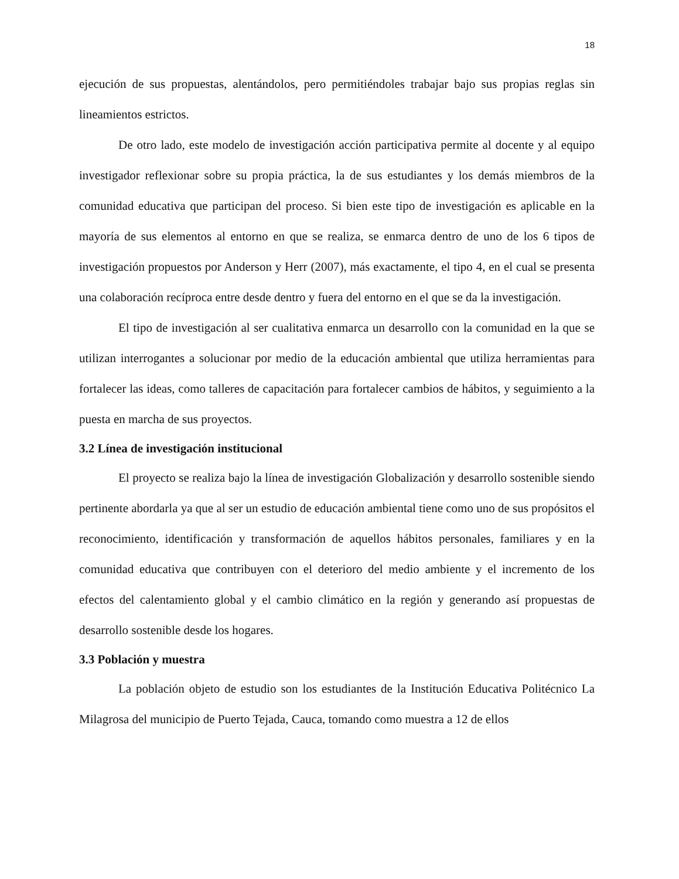18
ejecución de sus propuestas, alentándolos, pero permitiéndoles trabajar bajo sus propias reglas sin lineamientos estrictos.
De otro lado, este modelo de investigación acción participativa permite al docente y al equipo investigador reflexionar sobre su propia práctica, la de sus estudiantes y los demás miembros de la comunidad educativa que participan del proceso. Si bien este tipo de investigación es aplicable en la mayoría de sus elementos al entorno en que se realiza, se enmarca dentro de uno de los 6 tipos de investigación propuestos por Anderson y Herr (2007), más exactamente, el tipo 4, en el cual se presenta una colaboración recíproca entre desde dentro y fuera del entorno en el que se da la investigación.
El tipo de investigación al ser cualitativa enmarca un desarrollo con la comunidad en la que se utilizan interrogantes a solucionar por medio de la educación ambiental que utiliza herramientas para fortalecer las ideas, como talleres de capacitación para fortalecer cambios de hábitos, y seguimiento a la puesta en marcha de sus proyectos.
3.2 Línea de investigación institucional
El proyecto se realiza bajo la línea de investigación Globalización y desarrollo sostenible siendo pertinente abordarla ya que al ser un estudio de educación ambiental tiene como uno de sus propósitos el reconocimiento, identificación y transformación de aquellos hábitos personales, familiares y en la comunidad educativa que contribuyen con el deterioro del medio ambiente y el incremento de los efectos del calentamiento global y el cambio climático en la región y generando así propuestas de desarrollo sostenible desde los hogares.
3.3 Población y muestra
La población objeto de estudio son los estudiantes de la Institución Educativa Politécnico La Milagrosa del municipio de Puerto Tejada, Cauca, tomando como muestra a 12 de ellos